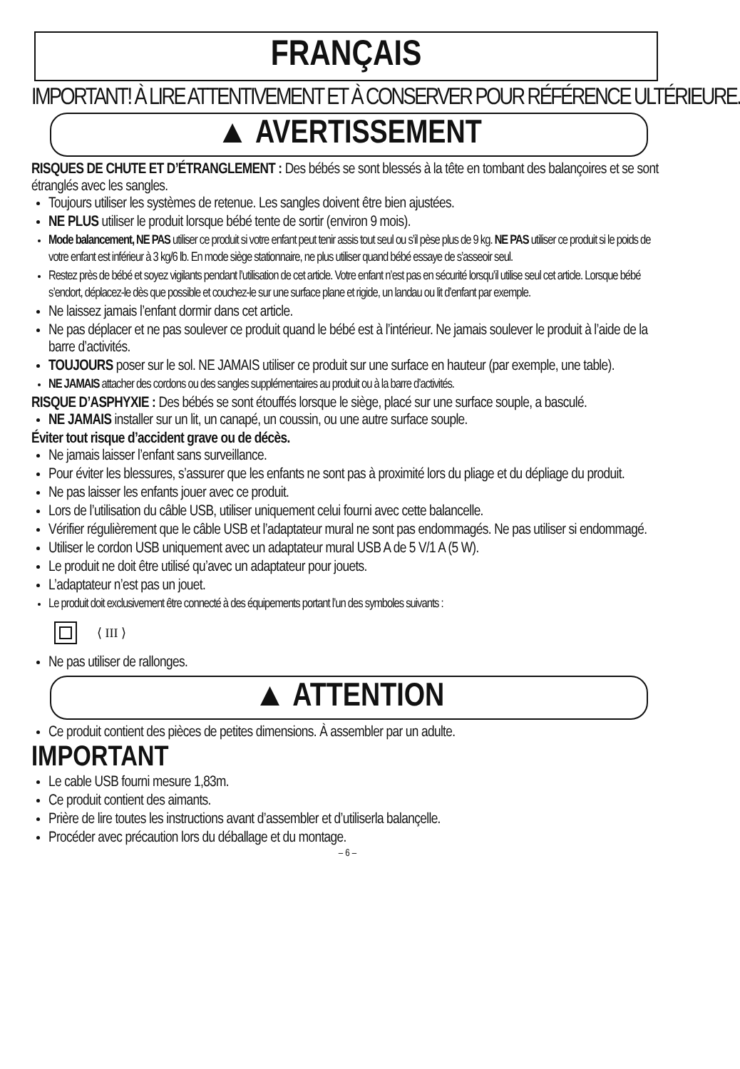FRANÇAIS
IMPORTANT! À LIRE ATTENTIVEMENT ET À CONSERVER POUR RÉFÉRENCE ULTÉRIEURE.
▲ AVERTISSEMENT
RISQUES DE CHUTE ET D’ÉTRANGLEMENT : Des bébés se sont blessés à la tête en tombant des balançoires et se sont étranglés avec les sangles.
Toujours utiliser les systèmes de retenue. Les sangles doivent être bien ajustées.
NE PLUS utiliser le produit lorsque bébé tente de sortir (environ 9 mois).
Mode balancement, NE PAS utiliser ce produit si votre enfant peut tenir assis tout seul ou s’il pèse plus de 9 kg. NE PAS utiliser ce produit si le poids de votre enfant est inférieur à 3 kg/6 lb. En mode siège stationnaire, ne plus utiliser quand bébé essaye de s’asseoir seul.
Restez près de bébé et soyez vigilants pendant l’utilisation de cet article. Votre enfant n’est pas en sécurité lorsqu’il utilise seul cet article. Lorsque bébé s’endort, déplacez-le dès que possible et couchez-le sur une surface plane et rigide, un landau ou lit d’enfant par exemple.
Ne laissez jamais l’enfant dormir dans cet article.
Ne pas déplacer et ne pas soulever ce produit quand le bébé est à l’intérieur. Ne jamais soulever le produit à l’aide de la barre d’activités.
TOUJOURS poser sur le sol. NE JAMAIS utiliser ce produit sur une surface en hauteur (par exemple, une table).
NE JAMAIS attacher des cordons ou des sangles supplémentaires au produit ou à la barre d’activités.
RISQUE D’ASPHYXIE : Des bébés se sont étouffés lorsque le siège, placé sur une surface souple, a basculé.
NE JAMAIS installer sur un lit, un canapé, un coussin, ou une autre surface souple.
Éviter tout risque d’accident grave ou de décès.
Ne jamais laisser l’enfant sans surveillance.
Pour éviter les blessures, s’assurer que les enfants ne sont pas à proximité lors du pliage et du dépliage du produit.
Ne pas laisser les enfants jouer avec ce produit.
Lors de l’utilisation du câble USB, utiliser uniquement celui fourni avec cette balancelle.
Vérifier régulièrement que le câble USB et l’adaptateur mural ne sont pas endommagés. Ne pas utiliser si endommagé.
Utiliser le cordon USB uniquement avec un adaptateur mural USB A de 5 V/1 A (5 W).
Le produit ne doit être utilisé qu’avec un adaptateur pour jouets.
L’adaptateur n’est pas un jouet.
Le produit doit exclusivement être connecté à des équipements portant l’un des symboles suivants :
⟨ III ⟩
Ne pas utiliser de rallonges.
▲ ATTENTION
Ce produit contient des pièces de petites dimensions. À assembler par un adulte.
IMPORTANT
Le cable USB fourni mesure 1,83m.
Ce produit contient des aimants.
Prière de lire toutes les instructions avant d’assembler et d’utiliserla balançelle.
Procéder avec précaution lors du déballage et du montage.
– 6 –